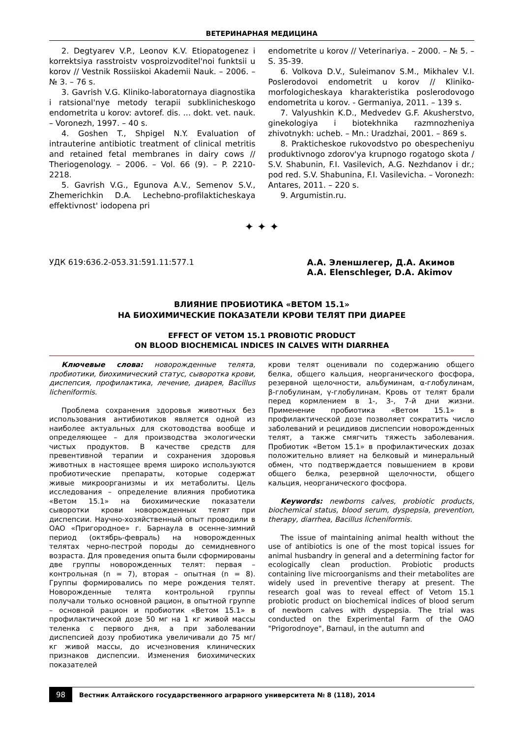ВЕТЕРИНАРНАЯ МЕДИЦИНА
2. Degtyarev V.P., Leonov K.V. Etiopatogenez i korrektsiya rasstroistv vosproizvoditel'noi funktsii u korov // Vestnik Rossiiskoi Akademii Nauk. – 2006. – № 3. – 76 s.
3. Gavrish V.G. Kliniko-laboratornaya diagnostika i ratsional'nye metody terapii subklinicheskogo endometrita u korov: avtoref. dis. ... dokt. vet. nauk. – Voronezh, 1997. – 40 s.
4. Goshen T., Shpigel N.Y. Evaluation of intrauterine antibiotic treatment of clinical metritis and retained fetal membranes in dairy cows // Theriogenology. – 2006. – Vol. 66 (9). – P. 2210-2218.
5. Gavrish V.G., Egunova A.V., Semenov S.V., Zhemerichkin D.A. Lechebno-profilakticheskaya effektivnost' iodopena pri
endometrite u korov // Veterinariya. – 2000. – № 5. – S. 35-39.
6. Volkova D.V., Suleimanov S.M., Mikhalev V.I. Poslerodovoi endometrit u korov // Kliniko-morfologicheskaya kharakteristika poslerodovogo endometrita u korov. - Germaniya, 2011. – 139 s.
7. Valyushkin K.D., Medvedev G.F. Akusherstvo, ginekologiya i biotekhnika razmnozheniya zhivotnykh: ucheb. – Mn.: Uradzhai, 2001. – 869 s.
8. Prakticheskoe rukovodstvo po obespecheniyu produktivnogo zdorov'ya krupnogo rogatogo skota / S.V. Shabunin, F.I. Vasilevich, A.G. Nezhdanov i dr.; pod red. S.V. Shabunina, F.I. Vasilevicha. – Voronezh: Antares, 2011. – 220 s.
9. Argumistin.ru.
✦ ✦ ✦
УДК 619:636.2-053.31:591.11:577.1
А.А. Эленшлегер, Д.А. Акимов
A.A. Elenschleger, D.A. Akimov
ВЛИЯНИЕ ПРОБИОТИКА «ВЕТОМ 15.1»
НА БИОХИМИЧЕСКИЕ ПОКАЗАТЕЛИ КРОВИ ТЕЛЯТ ПРИ ДИАРЕЕ
EFFECT OF VETOM 15.1 PROBIOTIC PRODUCT
ON BLOOD BIOCHEMICAL INDICES IN CALVES WITH DIARRHEA
Ключевые слова: новорожденные телята, пробиотики, биохимический статус, сыворотка крови, диспепсия, профилактика, лечение, диарея, Bacillus licheniformis.
Проблема сохранения здоровья животных без использования антибиотиков является одной из наиболее актуальных для скотоводства вообще и определяющее – для производства экологически чистых продуктов. В качестве средств для превентивной терапии и сохранения здоровья животных в настоящее время широко используются пробиотические препараты, которые содержат живые микроорганизмы и их метаболиты. Цель исследования – определение влияния пробиотика «Ветом 15.1» на биохимические показатели сыворотки крови новорожденных телят при диспепсии. Научно-хозяйственный опыт проводили в ОАО «Пригородное» г. Барнаула в осенне-зимний период (октябрь-февраль) на новорожденных телятах черно-пестрой породы до семидневного возраста. Для проведения опыта были сформированы две группы новорожденных телят: первая – контрольная (n = 7), вторая – опытная (n = 8). Группы формировались по мере рождения телят. Новорожденные телята контрольной группы получали только основной рацион, в опытной группе – основной рацион и пробиотик «Ветом 15.1» в профилактической дозе 50 мг на 1 кг живой массы теленка с первого дня, а при заболевании диспепсией дозу пробиотика увеличивали до 75 мг/кг живой массы, до исчезновения клинических признаков диспепсии. Изменения биохимических показателей
крови телят оценивали по содержанию общего белка, общего кальция, неорганического фосфора, резервной щелочности, альбуминам, α-глобулинам, β-глобулинам, γ-глобулинам. Кровь от телят брали перед кормлением в 1-, 3-, 7-й дни жизни. Применение пробиотика «Ветом 15.1» в профилактической дозе позволяет сократить число заболеваний и рецидивов диспепсии новорожденных телят, а также смягчить тяжесть заболевания. Пробиотик «Ветом 15.1» в профилактических дозах положительно влияет на белковый и минеральный обмен, что подтверждается повышением в крови общего белка, резервной щелочности, общего кальция, неорганического фосфора.
Keywords: newborns calves, probiotic products, biochemical status, blood serum, dyspepsia, prevention, therapy, diarrhea, Bacillus licheniformis.
The issue of maintaining animal health without the use of antibiotics is one of the most topical issues for animal husbandry in general and a determining factor for ecologically clean production. Probiotic products containing live microorganisms and their metabolites are widely used in preventive therapy at present. The research goal was to reveal effect of Vetom 15.1 probiotic product on biochemical indices of blood serum of newborn calves with dyspepsia. The trial was conducted on the Experimental Farm of the OAO "Prigorodnoye", Barnaul, in the autumn and
98 Вестник Алтайского государственного аграрного университета № 8 (118), 2014